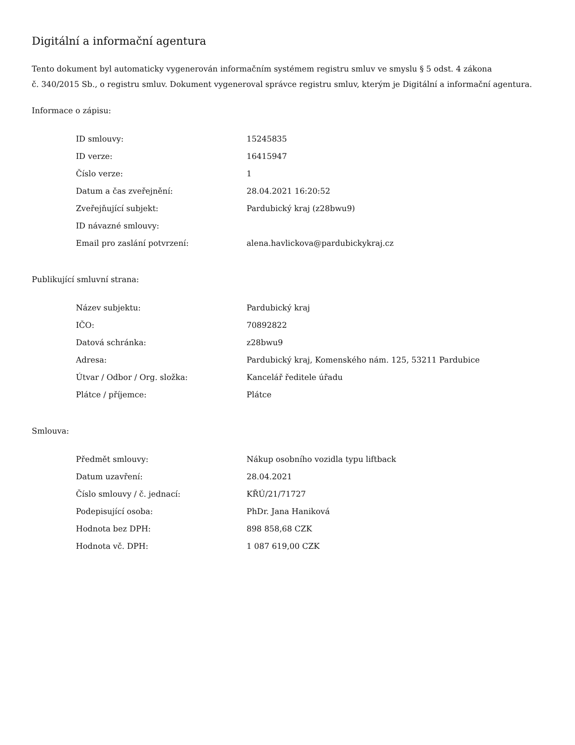Digitální a informační agentura
Tento dokument byl automaticky vygenerován informačním systémem registru smluv ve smyslu § 5 odst. 4 zákona
č. 340/2015 Sb., o registru smluv. Dokument vygeneroval správce registru smluv, kterým je Digitální a informační agentura.
Informace o zápisu:
| ID smlouvy: | 15245835 |
| ID verze: | 16415947 |
| Číslo verze: | 1 |
| Datum a čas zveřejnění: | 28.04.2021 16:20:52 |
| Zveřejňující subjekt: | Pardubický kraj (z28bwu9) |
| ID návazné smlouvy: | |
| Email pro zaslání potvrzení: | alena.havlickova@pardubickykraj.cz |
Publikující smluvní strana:
| Název subjektu: | Pardubický kraj |
| IČO: | 70892822 |
| Datová schránka: | z28bwu9 |
| Adresa: | Pardubický kraj, Komenského nám. 125, 53211 Pardubice |
| Útvar / Odbor / Org. složka: | Kancelář ředitele úřadu |
| Plátce / příjemce: | Plátce |
Smlouva:
| Předmět smlouvy: | Nákup osobního vozidla typu liftback |
| Datum uzavření: | 28.04.2021 |
| Číslo smlouvy / č. jednací: | KŘÚ/21/71727 |
| Podepisující osoba: | PhDr. Jana Haniková |
| Hodnota bez DPH: | 898 858,68 CZK |
| Hodnota vč. DPH: | 1 087 619,00 CZK |